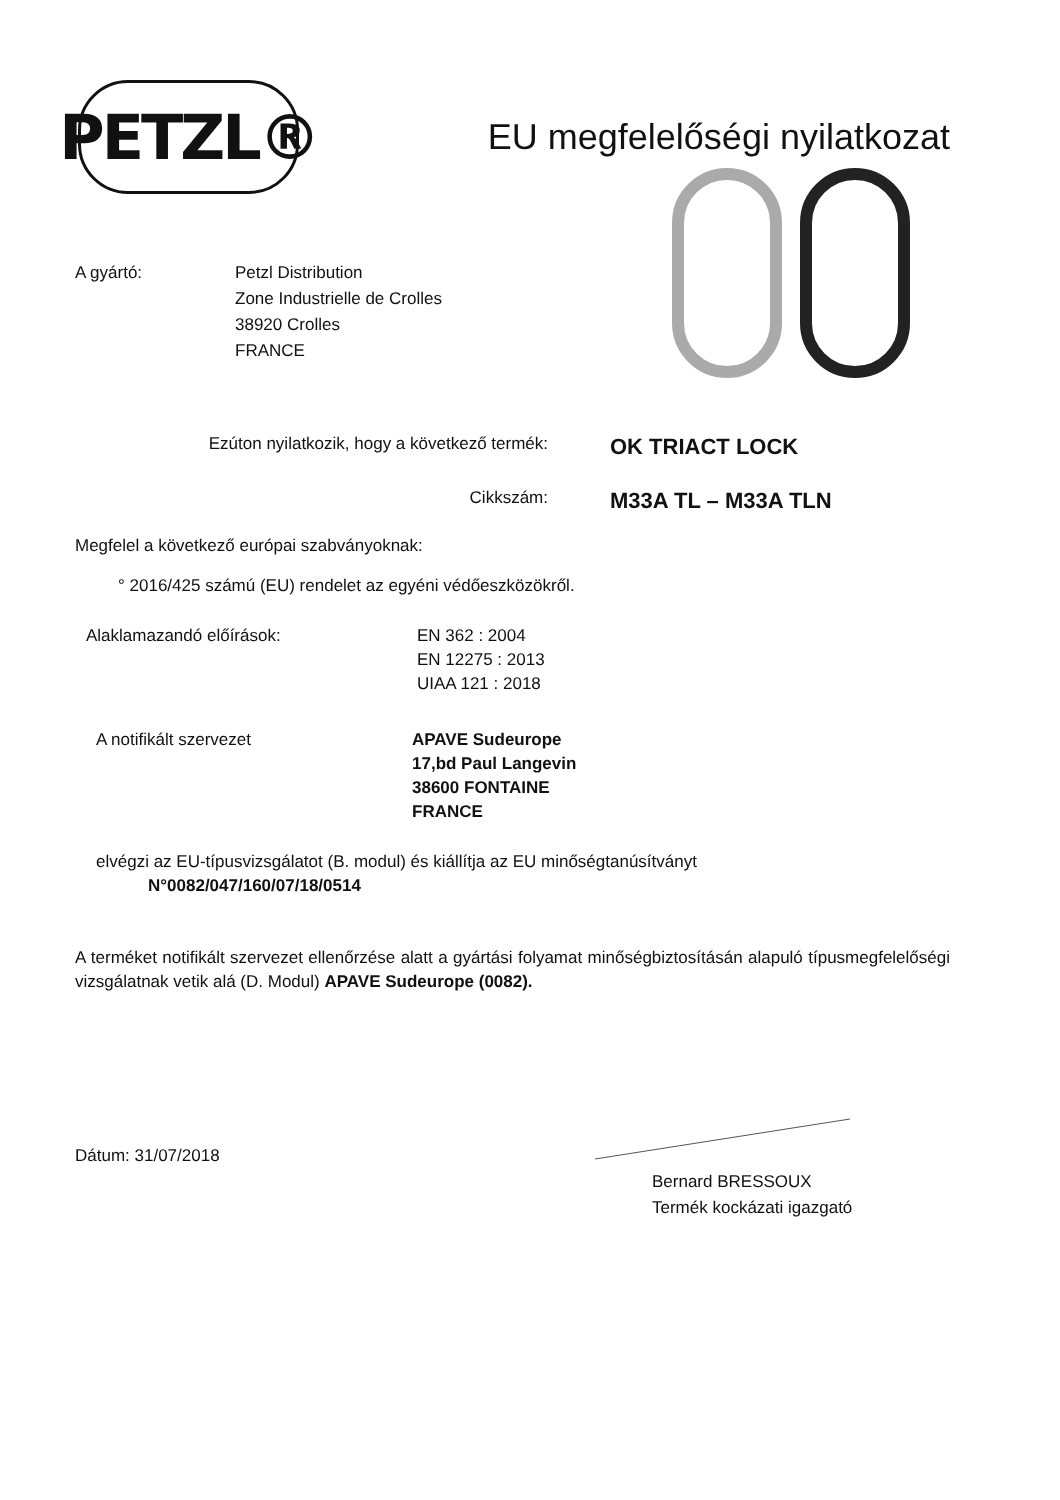PETZL®
EU megfelelőségi nyilatkozat
A gyártó: Petzl Distribution
Zone Industrielle de Crolles
38920 Crolles
FRANCE
Ezúton nyilatkozik, hogy a következő termék:
OK TRIACT LOCK
Cikkszám:
M33A TL – M33A TLN
Megfelel a következő európai szabványoknak:
° 2016/425 számú (EU) rendelet az egyéni védőeszközökről.
Alaklamazandó előírások: EN 362 : 2004
EN 12275 : 2013
UIAA 121 : 2018
A notifikált szervezet APAVE Sudeurope
17,bd Paul Langevin
38600 FONTAINE
FRANCE
elvégzi az EU-típusvizsgálatot (B. modul) és kiállítja az EU minőségtanúsítványt
N°0082/047/160/07/18/0514
A terméket notifikált szervezet ellenőrzése alatt a gyártási folyamat minőségbiztosításán alapuló típusmegfelelőségi vizsgálatnak vetik alá (D. Modul) APAVE Sudeurope (0082).
Dátum: 31/07/2018
Bernard BRESSOUX
Termék kockázati igazgató